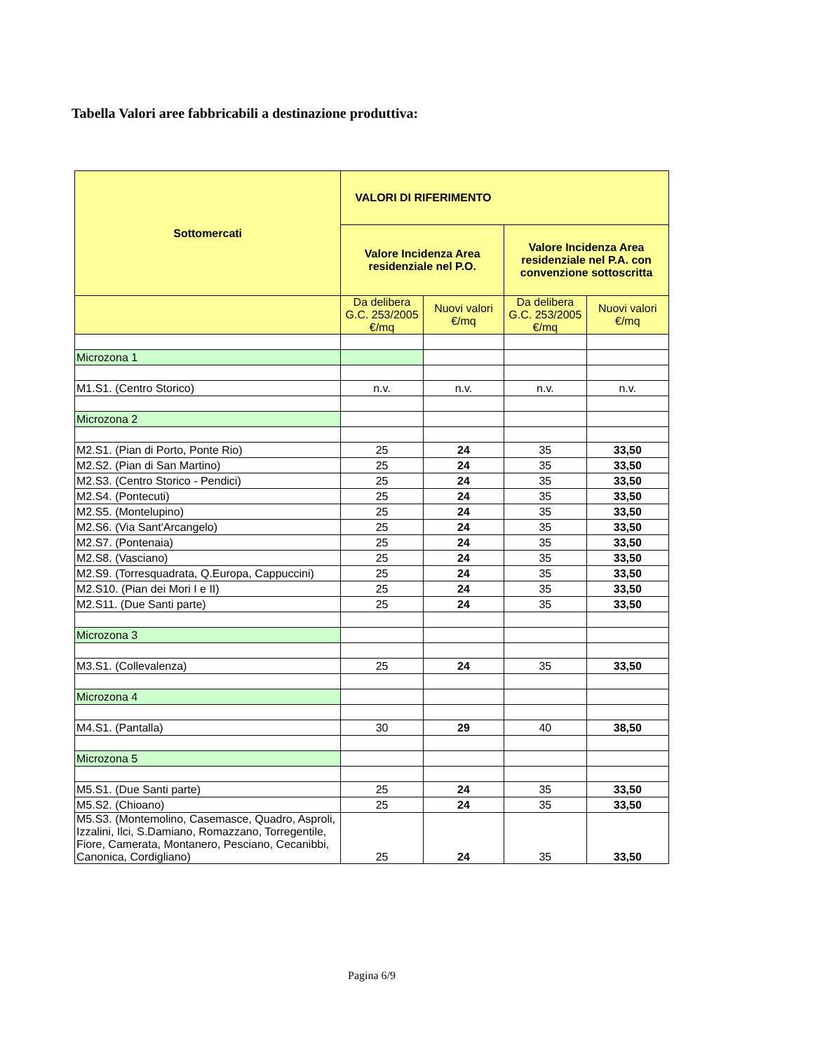Tabella Valori aree fabbricabili a destinazione produttiva:
| Sottomercati | VALORI DI RIFERIMENTO | | | |
| --- | --- | --- | --- | --- |
| | Valore Incidenza Area residenziale nel P.O. | | Valore Incidenza Area residenziale nel P.A. con convenzione sottoscritta | |
| | Da delibera G.C. 253/2005 €/mq | Nuovi valori €/mq | Da delibera G.C. 253/2005 €/mq | Nuovi valori €/mq |
| Microzona 1 | | | | |
| M1.S1. (Centro Storico) | n.v. | n.v. | n.v. | n.v. |
| Microzona 2 | | | | |
| M2.S1. (Pian di Porto, Ponte Rio) | 25 | 24 | 35 | 33,50 |
| M2.S2. (Pian di San Martino) | 25 | 24 | 35 | 33,50 |
| M2.S3. (Centro Storico - Pendici) | 25 | 24 | 35 | 33,50 |
| M2.S4. (Pontecuti) | 25 | 24 | 35 | 33,50 |
| M2.S5. (Montelupino) | 25 | 24 | 35 | 33,50 |
| M2.S6. (Via Sant'Arcangelo) | 25 | 24 | 35 | 33,50 |
| M2.S7. (Pontenaia) | 25 | 24 | 35 | 33,50 |
| M2.S8. (Vasciano) | 25 | 24 | 35 | 33,50 |
| M2.S9. (Torresquadrata, Q.Europa, Cappuccini) | 25 | 24 | 35 | 33,50 |
| M2.S10. (Pian dei Mori I e II) | 25 | 24 | 35 | 33,50 |
| M2.S11. (Due Santi parte) | 25 | 24 | 35 | 33,50 |
| Microzona 3 | | | | |
| M3.S1. (Collevalenza) | 25 | 24 | 35 | 33,50 |
| Microzona 4 | | | | |
| M4.S1. (Pantalla) | 30 | 29 | 40 | 38,50 |
| Microzona 5 | | | | |
| M5.S1. (Due Santi parte) | 25 | 24 | 35 | 33,50 |
| M5.S2. (Chioano) | 25 | 24 | 35 | 33,50 |
| M5.S3. (Montemolino, Casemasce, Quadro, Asproli, Izzalini, Ilci, S.Damiano, Romazzano, Torregentile, Fiore, Camerata, Montanero, Pesciano, Cecanibbi, Canonica, Cordigliano) | 25 | 24 | 35 | 33,50 |
Pagina 6/9